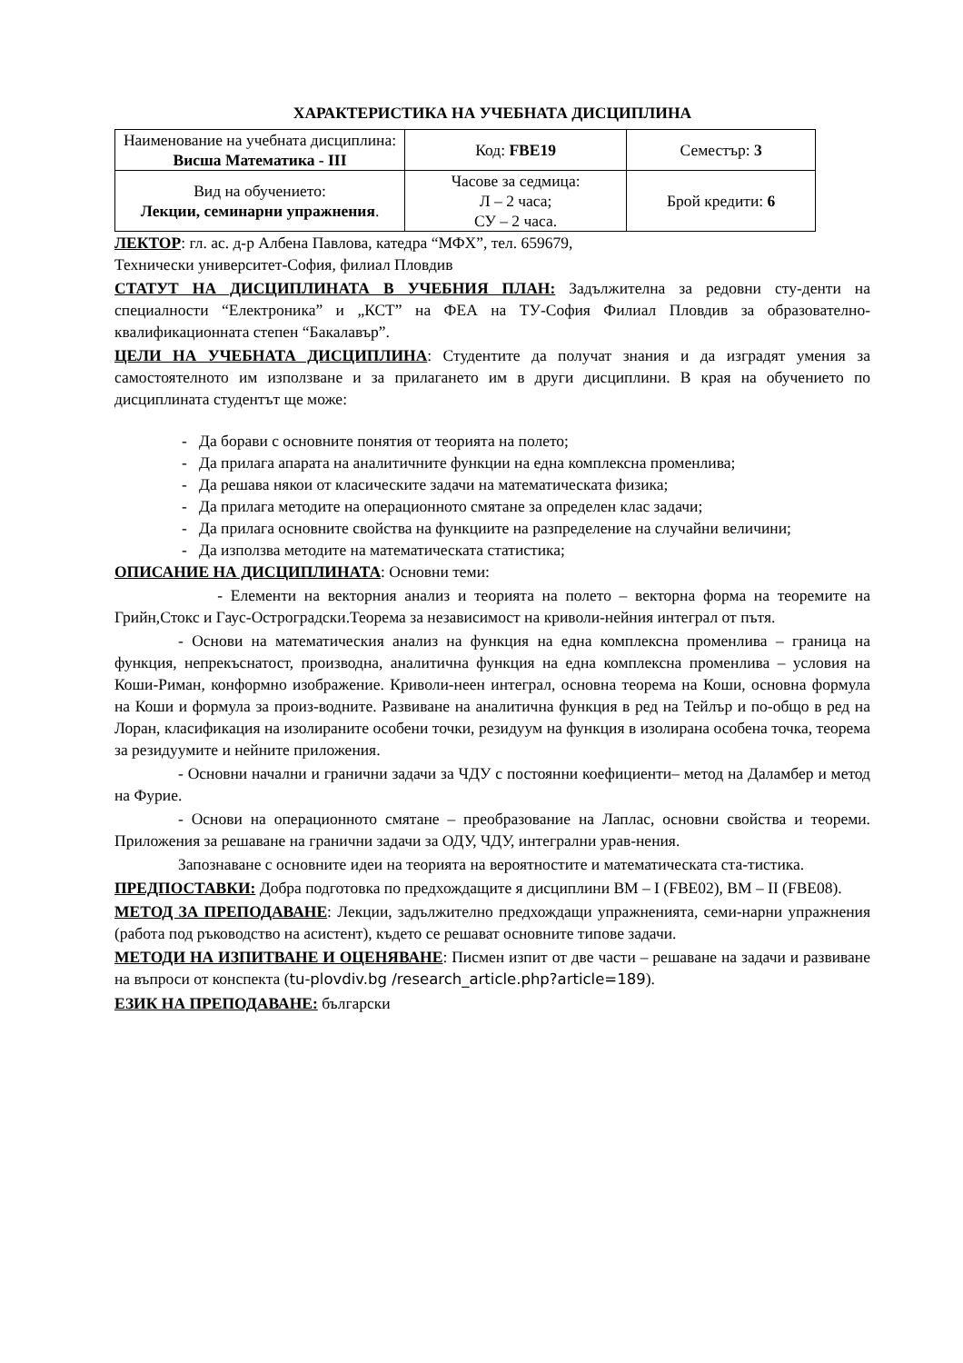ХАРАКТЕРИСТИКА НА УЧЕБНАТА ДИСЦИПЛИНА
| Наименование на учебната дисциплина: Висша Математика - III | Код: FBE19 | Семестър: 3 |
| Вид на обучението: Лекции, семинарни упражнения . | Часове за седмица: Л – 2 часа; СУ – 2 часа. | Брой кредити: 6 |
ЛЕКТОР: гл. ас. д-р Албена Павлова, катедра “МФХ”, тел. 659679,
Технически университет-София, филиал Пловдив
СТАТУТ НА ДИСЦИПЛИНАТА В УЧЕБНИЯ ПЛАН: Задължителна за редовни сту-денти на специалности “Електроника” и „КСТ” на ФЕА на ТУ-София Филиал Пловдив за образователно-квалификационната степен “Бакалавър”.
ЦЕЛИ НА УЧЕБНАТА ДИСЦИПЛИНА: Студентите да получат знания и да изградят умения за самостоятелното им използване и за прилагането им в други дисциплини. В края на обучението по дисциплината студентът ще може:
- Да борави с основните понятия от теорията на полето;
- Да прилага апарата на аналитичните функции на една комплексна променлива;
- Да решава някои от класическите задачи на математическата физика;
- Да прилага методите на операционното смятане за определен клас задачи;
- Да прилага основните свойства на функциите на разпределение на случайни величини;
- Да използва методите на математическата статистика;
ОПИСАНИЕ НА ДИСЦИПЛИНАТА: Основни теми:
- Елементи на векторния анализ и теорията на полето – векторна форма на теоремите на Грийн,Стокс и Гаус-Остроградски.Теорема за независимост на криволи-нейния интеграл от пътя.
- Основи на математическия анализ на функция на една комплексна променлива – граница на функция, непрекъснатост, производна, аналитична функция на една комплексна променлива – условия на Коши-Риман, конформно изображение. Криволи-неен интеграл, основна теорема на Коши, основна формула на Коши и формула за произ-водните. Развиване на аналитична функция в ред на Тейлър и по-общо в ред на Лоран, класификация на изолираните особени точки, резидуум на функция в изолирана особена точка, теорема за резидуумите и нейните приложения.
- Основни начални и гранични задачи за ЧДУ с постоянни коефициенти– метод на Даламбер и метод на Фурие.
- Основи на операционното смятане – преобразование на Лаплас, основни свойства и теореми. Приложения за решаване на гранични задачи за ОДУ, ЧДУ, интегрални урав-нения.
Запознаване с основните идеи на теорията на вероятностите и математическата ста-тистика.
ПРЕДПОСТАВКИ: Добра подготовка по предхождащите я дисциплини ВМ – I (FBE02), ВМ – II (FBE08).
МЕТОД ЗА ПРЕПОДАВАНЕ: Лекции, задължително предхождащи упражненията, семи-нарни упражнения (работа под ръководство на асистент), където се решават основните типове задачи.
МЕТОДИ НА ИЗПИТВАНЕ И ОЦЕНЯВАНЕ: Писмен изпит от две части – решаване на задачи и развиване на въпроси от конспекта (tu-plovdiv.bg /research_article.php?article=189).
ЕЗИК НА ПРЕПОДАВАНЕ: български